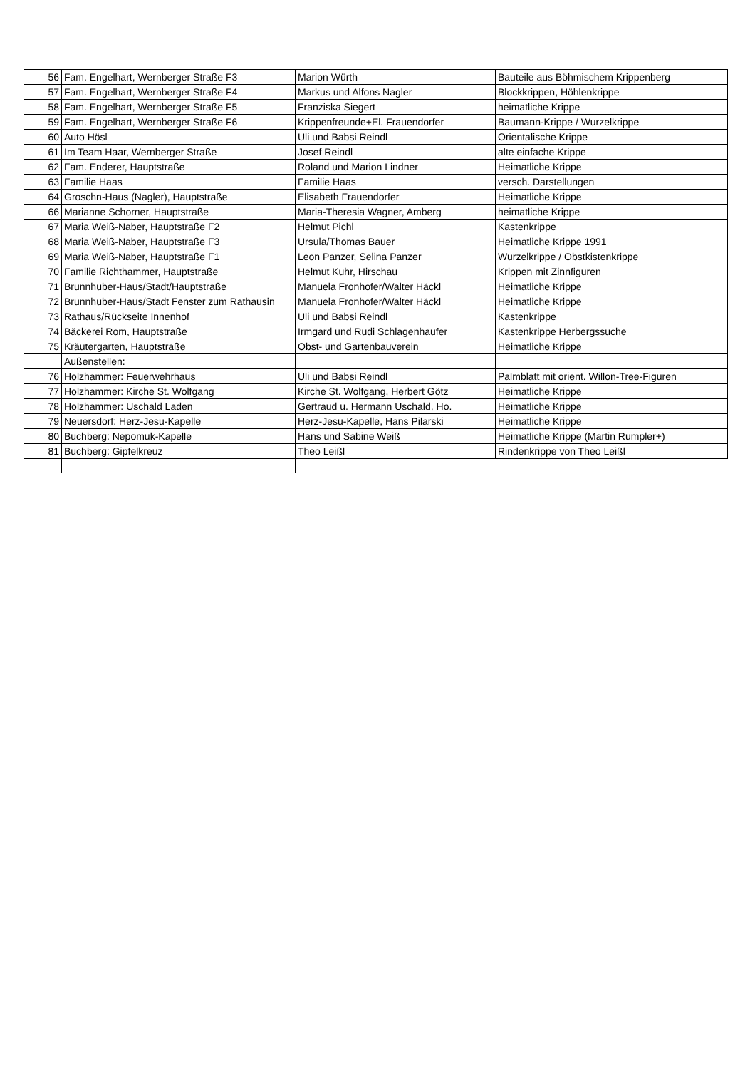| 56 | Fam. Engelhart, Wernberger Straße F3 | Marion Würth | Bauteile aus Böhmischem Krippenberg |
| 57 | Fam. Engelhart, Wernberger Straße F4 | Markus und Alfons Nagler | Blockkrippen, Höhlenkrippe |
| 58 | Fam. Engelhart, Wernberger Straße F5 | Franziska Siegert | heimatliche Krippe |
| 59 | Fam. Engelhart, Wernberger Straße F6 | Krippenfreunde+El. Frauendorfer | Baumann-Krippe / Wurzelkrippe |
| 60 | Auto Hösl | Uli und Babsi Reindl | Orientalische Krippe |
| 61 | Im Team Haar, Wernberger Straße | Josef Reindl | alte einfache Krippe |
| 62 | Fam. Enderer, Hauptstraße | Roland und Marion Lindner | Heimatliche Krippe |
| 63 | Familie Haas | Familie Haas | versch. Darstellungen |
| 64 | Groschn-Haus (Nagler), Hauptstraße | Elisabeth Frauendorfer | Heimatliche Krippe |
| 66 | Marianne Schorner, Hauptstraße | Maria-Theresia Wagner, Amberg | heimatliche Krippe |
| 67 | Maria Weiß-Naber, Hauptstraße F2 | Helmut Pichl | Kastenkrippe |
| 68 | Maria Weiß-Naber, Hauptstraße F3 | Ursula/Thomas Bauer | Heimatliche Krippe 1991 |
| 69 | Maria Weiß-Naber, Hauptstraße F1 | Leon Panzer, Selina Panzer | Wurzelkrippe / Obstkistenkrippe |
| 70 | Familie Richthammer, Hauptstraße | Helmut Kuhr, Hirschau | Krippen mit Zinnfiguren |
| 71 | Brunnhuber-Haus/Stadt/Hauptstraße | Manuela Fronhofer/Walter Häckl | Heimatliche Krippe |
| 72 | Brunnhuber-Haus/Stadt Fenster zum Rathausin | Manuela Fronhofer/Walter Häckl | Heimatliche Krippe |
| 73 | Rathaus/Rückseite Innenhof | Uli und Babsi Reindl | Kastenkrippe |
| 74 | Bäckerei Rom, Hauptstraße | Irmgard und Rudi Schlagenhaufer | Kastenkrippe Herbergssuche |
| 75 | Kräutergarten, Hauptstraße | Obst- und Gartenbauverein | Heimatliche Krippe |
| | Außenstellen: | | |
| 76 | Holzhammer: Feuerwehrhaus | Uli und Babsi Reindl | Palmblatt mit orient. Willon-Tree-Figuren |
| 77 | Holzhammer: Kirche St. Wolfgang | Kirche St. Wolfgang, Herbert Götz | Heimatliche Krippe |
| 78 | Holzhammer: Uschald Laden | Gertraud u. Hermann Uschald, Ho. | Heimatliche Krippe |
| 79 | Neuersdorf: Herz-Jesu-Kapelle | Herz-Jesu-Kapelle, Hans Pilarski | Heimatliche Krippe |
| 80 | Buchberg: Nepomuk-Kapelle | Hans und Sabine Weiß | Heimatliche Krippe (Martin Rumpler+) |
| 81 | Buchberg: Gipfelkreuz | Theo Leißl | Rindenkrippe von Theo Leißl |